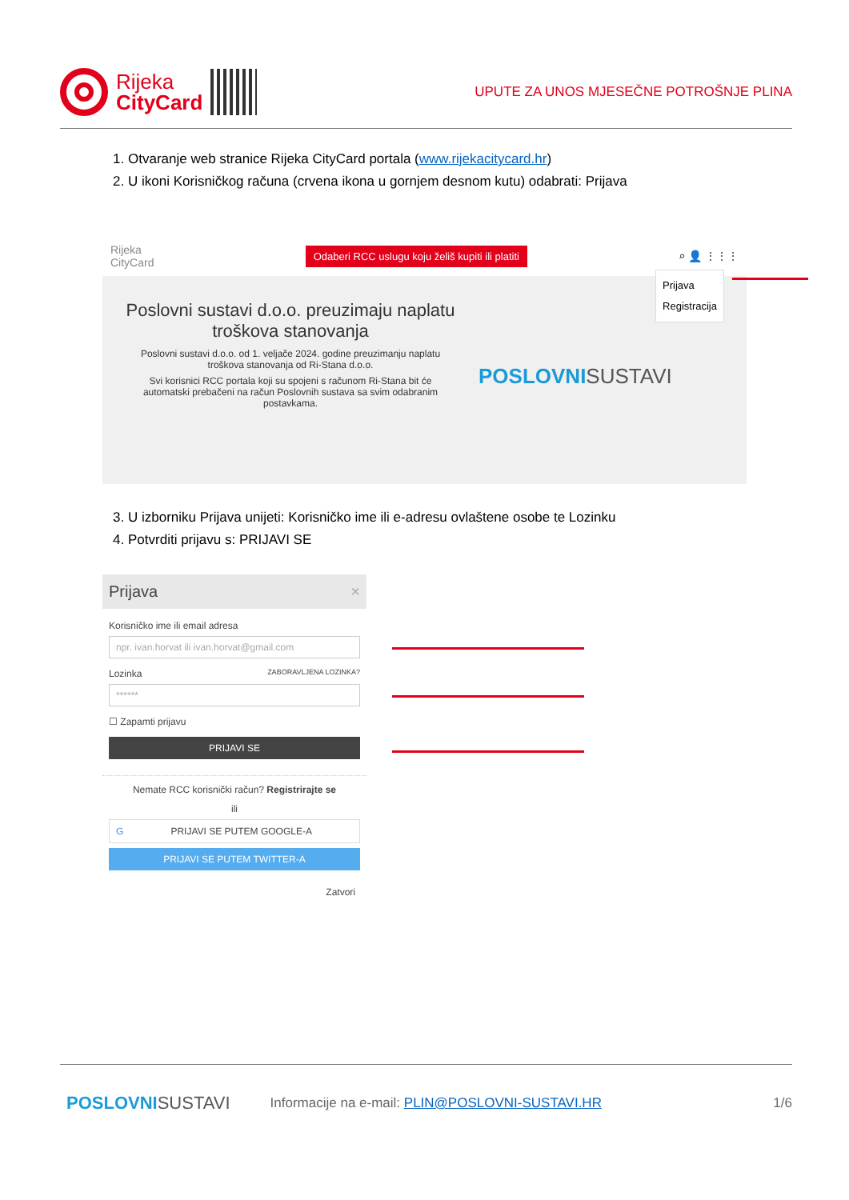Rijeka
CityCard
UPUTE ZA UNOS MJESEČNE POTROŠNJE PLINA
1. Otvaranje web stranice Rijeka CityCard portala (www.rijekacitycard.hr)
2. U ikoni Korisničkog računa (crvena ikona u gornjem desnom kutu) odabrati: Prijava
Rijeka
CityCard Odaberi RCC uslugu koju želiš kupiti ili platiti ⌕ 👤 ⋮⋮⋮
Prijava
Registracija
Poslovni sustavi d.o.o. preuzimaju naplatu troškova stanovanja
Poslovni sustavi d.o.o. od 1. veljače 2024. godine preuzimanju naplatu troškova stanovanja od Ri-Stana d.o.o.
Svi korisnici RCC portala koji su spojeni s računom Ri-Stana bit će automatski prebačeni na račun Poslovnih sustava sa svim odabranim postavkama.
POSLOVNISUSTAVI
3. U izborniku Prijava unijeti: Korisničko ime ili e-adresu ovlaštene osobe te Lozinku
4. Potvrditi prijavu s: PRIJAVI SE
Prijava ×
Korisničko ime ili email adresa
npr. ivan.horvat ili ivan.horvat@gmail.com
Lozinka ZABORAVLJENA LOZINKA?
******
☐ Zapamti prijavu
PRIJAVI SE
Nemate RCC korisnički račun? Registrirajte se
ili
GPRIJAVI SE PUTEM GOOGLE-A
PRIJAVI SE PUTEM TWITTER-A
Zatvori
POSLOVNISUSTAVI
Informacije na e-mail: PLIN@POSLOVNI-SUSTAVI.HR
1/6